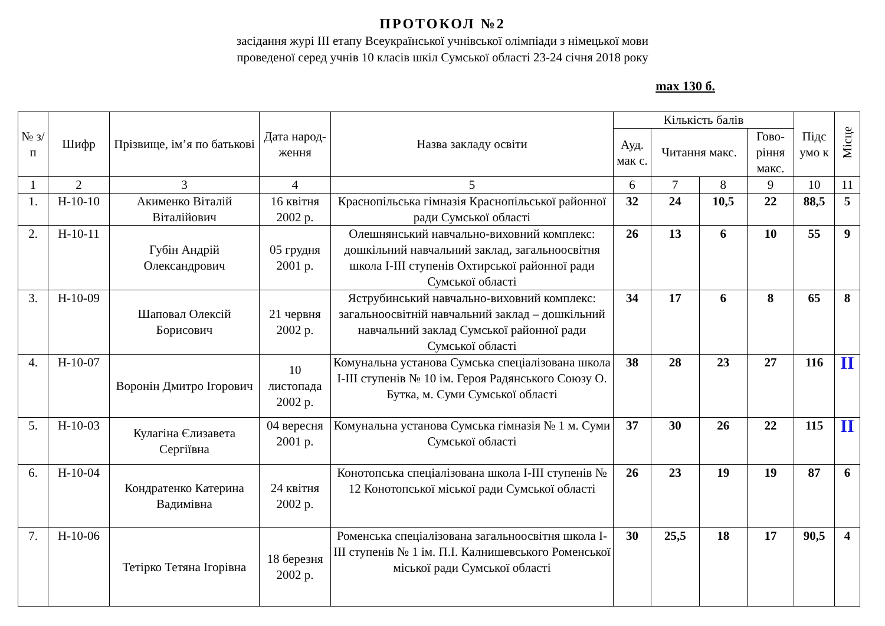ПРОТОКОЛ №2
засідання журі ІІІ етапу Всеукраїнської учнівської олімпіади з німецької мови
проведеної серед учнів 10 класів шкіл Сумської області 23-24 січня 2018 року
max 130 б.
| № з/п | Шифр | Прізвище, ім’я по батькові | Дата народ-ження | Назва закладу освіти | Кількість балів | | | | Підс умо к | Місце |
| --- | --- | --- | --- | --- | --- | --- | --- | --- | --- | --- |
| | | | | | Ауд. мак с. | Читання макс. | | Гово-ріння макс. | | |
| 1 | 2 | 3 | 4 | 5 | 6 | 7 | 8 | 9 | 10 | 11 |
| 1. | Н-10-10 | Акименко Віталій Віталійович | 16 квітня 2002 р. | Краснопільська гімназія Краснопільської районної ради Сумської області | 32 | 24 | 10,5 | 22 | 88,5 | 5 |
| 2. | Н-10-11 | Губін Андрій Олександрович | 05 грудня 2001 р. | Олешнянський навчально-виховний комплекс: дошкільний навчальний заклад, загальноосвітня школа І-ІІІ ступенів Охтирської районної ради Сумської області | 26 | 13 | 6 | 10 | 55 | 9 |
| 3. | Н-10-09 | Шаповал Олексій Борисович | 21 червня 2002 р. | Яструбинський навчально-виховний комплекс: загальноосвітній навчальний заклад – дошкільний навчальний заклад Сумської районної ради Сумської області | 34 | 17 | 6 | 8 | 65 | 8 |
| 4. | Н-10-07 | Воронін Дмитро Ігорович | 10 листопада 2002 р. | Комунальна установа Сумська спеціалізована школа І-ІІІ ступенів № 10 ім. Героя Радянського Союзу О. Бутка, м. Суми Сумської області | 38 | 28 | 23 | 27 | 116 | ІІ |
| 5. | Н-10-03 | Кулагіна Єлизавета Сергіївна | 04 вересня 2001 р. | Комунальна установа Сумська гімназія № 1 м. Суми Сумської області | 37 | 30 | 26 | 22 | 115 | ІІ |
| 6. | Н-10-04 | Кондратенко Катерина Вадимівна | 24 квітня 2002 р. | Конотопська спеціалізована школа І-ІІІ ступенів № 12 Конотопської міської ради Сумської області | 26 | 23 | 19 | 19 | 87 | 6 |
| 7. | Н-10-06 | Тетірко Тетяна Ігорівна | 18 березня 2002 р. | Роменська спеціалізована загальноосвітня школа І-ІІІ ступенів № 1 ім. П.І. Калнишевського Роменської міської ради Сумської області | 30 | 25,5 | 18 | 17 | 90,5 | 4 |